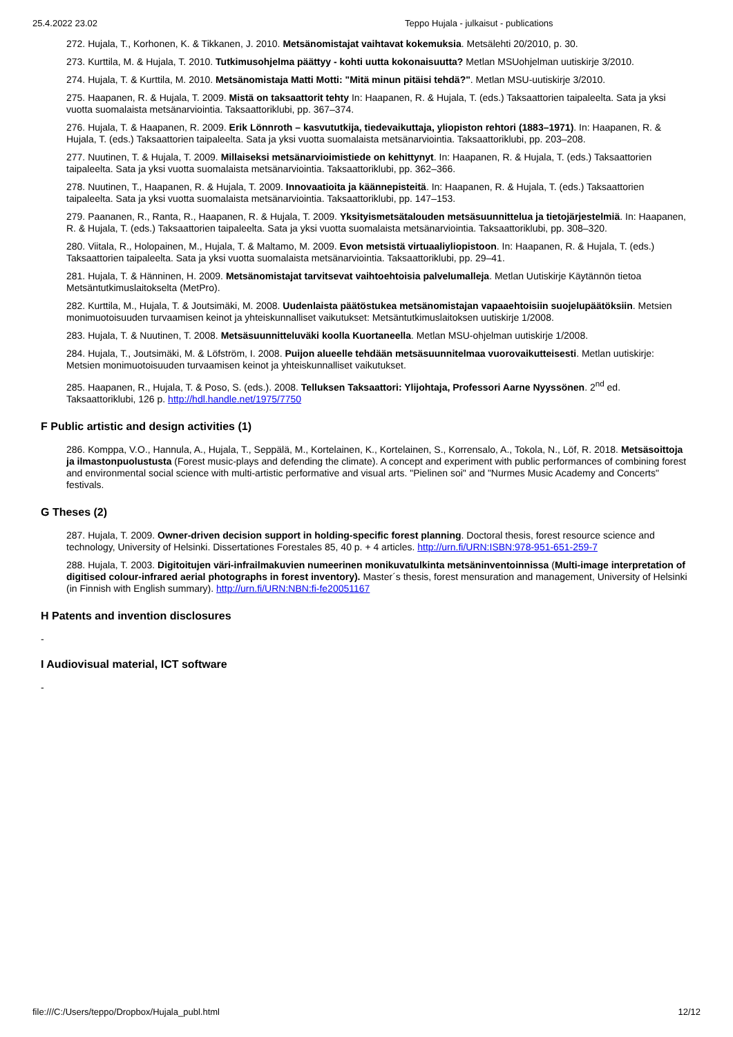25.4.2022 23.02 Teppo Hujala - julkaisut - publications
272. Hujala, T., Korhonen, K. & Tikkanen, J. 2010. Metsänomistajat vaihtavat kokemuksia. Metsälehti 20/2010, p. 30.
273. Kurttila, M. & Hujala, T. 2010. Tutkimusohjelma päättyy - kohti uutta kokonaisuutta? Metlan MSUohjelman uutiskirje 3/2010.
274. Hujala, T. & Kurttila, M. 2010. Metsänomistaja Matti Motti: "Mitä minun pitäisi tehdä?". Metlan MSU-uutiskirje 3/2010.
275. Haapanen, R. & Hujala, T. 2009. Mistä on taksaattorit tehty In: Haapanen, R. & Hujala, T. (eds.) Taksaattorien taipaleelta. Sata ja yksi vuotta suomalaista metsänarviointia. Taksaattoriklubi, pp. 367–374.
276. Hujala, T. & Haapanen, R. 2009. Erik Lönnroth – kasvututkija, tiedevaikuttaja, yliopiston rehtori (1883–1971). In: Haapanen, R. & Hujala, T. (eds.) Taksaattorien taipaleelta. Sata ja yksi vuotta suomalaista metsänarviointia. Taksaattoriklubi, pp. 203–208.
277. Nuutinen, T. & Hujala, T. 2009. Millaiseksi metsänarvioimistiede on kehittynyt. In: Haapanen, R. & Hujala, T. (eds.) Taksaattorien taipaleelta. Sata ja yksi vuotta suomalaista metsänarviointia. Taksaattoriklubi, pp. 362–366.
278. Nuutinen, T., Haapanen, R. & Hujala, T. 2009. Innovaatioita ja käännepisteitä. In: Haapanen, R. & Hujala, T. (eds.) Taksaattorien taipaleelta. Sata ja yksi vuotta suomalaista metsänarviointia. Taksaattoriklubi, pp. 147–153.
279. Paananen, R., Ranta, R., Haapanen, R. & Hujala, T. 2009. Yksityismetsätalouden metsäsuunnittelua ja tietojärjestelmiä. In: Haapanen, R. & Hujala, T. (eds.) Taksaattorien taipaleelta. Sata ja yksi vuotta suomalaista metsänarviointia. Taksaattoriklubi, pp. 308–320.
280. Viitala, R., Holopainen, M., Hujala, T. & Maltamo, M. 2009. Evon metsistä virtuaaliyliopistoon. In: Haapanen, R. & Hujala, T. (eds.) Taksaattorien taipaleelta. Sata ja yksi vuotta suomalaista metsänarviointia. Taksaattoriklubi, pp. 29–41.
281. Hujala, T. & Hänninen, H. 2009. Metsänomistajat tarvitsevat vaihtoehtoisia palvelumalleja. Metlan Uutiskirje Käytännön tietoa Metsäntutkimuslaitokselta (MetPro).
282. Kurttila, M., Hujala, T. & Joutsimäki, M. 2008. Uudenlaista päätöstukea metsänomistajan vapaaehtoisiin suojelupäätöksiin. Metsien monimuotoisuuden turvaamisen keinot ja yhteiskunnalliset vaikutukset: Metsäntutkimuslaitoksen uutiskirje 1/2008.
283. Hujala, T. & Nuutinen, T. 2008. Metsäsuunnitteluväki koolla Kuortaneella. Metlan MSU-ohjelman uutiskirje 1/2008.
284. Hujala, T., Joutsimäki, M. & Löfström, I. 2008. Puijon alueelle tehdään metsäsuunnitelmaa vuorovaikutteisesti. Metlan uutiskirje: Metsien monimuotoisuuden turvaamisen keinot ja yhteiskunnalliset vaikutukset.
285. Haapanen, R., Hujala, T. & Poso, S. (eds.). 2008. Telluksen Taksaattori: Ylijohtaja, Professori Aarne Nyyssönen. 2<sup>nd</sup> ed. Taksaattoriklubi, 126 p. http://hdl.handle.net/1975/7750
F Public artistic and design activities (1)
286. Komppa, V.O., Hannula, A., Hujala, T., Seppälä, M., Kortelainen, K., Kortelainen, S., Korrensalo, A., Tokola, N., Löf, R. 2018. Metsäsoittoja ja ilmastonpuolustusta (Forest music-plays and defending the climate). A concept and experiment with public performances of combining forest and environmental social science with multi-artistic performative and visual arts. "Pielinen soi" and "Nurmes Music Academy and Concerts" festivals.
G Theses (2)
287. Hujala, T. 2009. Owner-driven decision support in holding-specific forest planning. Doctoral thesis, forest resource science and technology, University of Helsinki. Dissertationes Forestales 85, 40 p. + 4 articles. http://urn.fi/URN:ISBN:978-951-651-259-7
288. Hujala, T. 2003. Digitoitujen väri-infrailmakuvien numeerinen monikuvatulkinta metsäninventoinnissa (Multi-image interpretation of digitised colour-infrared aerial photographs in forest inventory). Master´s thesis, forest mensuration and management, University of Helsinki (in Finnish with English summary). http://urn.fi/URN:NBN:fi-fe20051167
H Patents and invention disclosures
-
I Audiovisual material, ICT software
-
file:///C:/Users/teppo/Dropbox/Hujala_publ.html 12/12